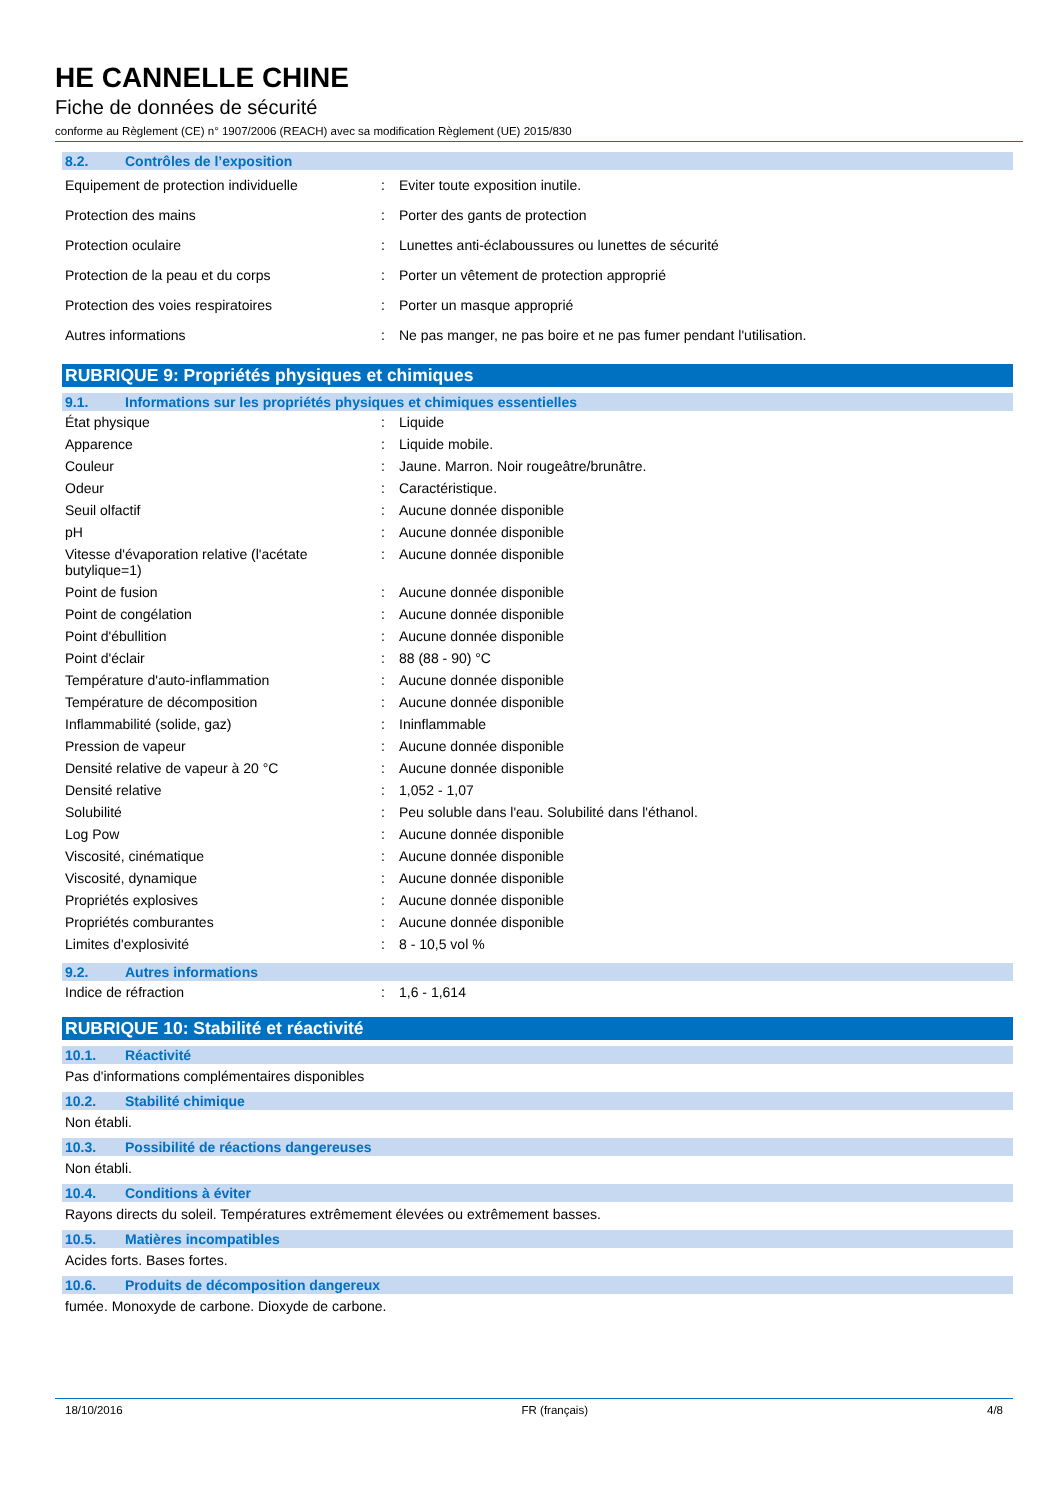HE CANNELLE CHINE
Fiche de données de sécurité
conforme au Règlement (CE) n° 1907/2006 (REACH) avec sa modification Règlement (UE) 2015/830
8.2. Contrôles de l’exposition
| Equipement de protection individuelle | : | Eviter toute exposition inutile. |
| Protection des mains | : | Porter des gants de protection |
| Protection oculaire | : | Lunettes anti-éclaboussures ou lunettes de sécurité |
| Protection de la peau et du corps | : | Porter un vêtement de protection approprié |
| Protection des voies respiratoires | : | Porter un masque approprié |
| Autres informations | : | Ne pas manger, ne pas boire et ne pas fumer pendant l'utilisation. |
RUBRIQUE 9: Propriétés physiques et chimiques
9.1. Informations sur les propriétés physiques et chimiques essentielles
| État physique | : | Liquide |
| Apparence | : | Liquide mobile. |
| Couleur | : | Jaune. Marron. Noir rougeâtre/brunâtre. |
| Odeur | : | Caractéristique. |
| Seuil olfactif | : | Aucune donnée disponible |
| pH | : | Aucune donnée disponible |
| Vitesse d'évaporation relative (l'acétate butylique=1) | : | Aucune donnée disponible |
| Point de fusion | : | Aucune donnée disponible |
| Point de congélation | : | Aucune donnée disponible |
| Point d'ébullition | : | Aucune donnée disponible |
| Point d'éclair | : | 88 (88 - 90) °C |
| Température d'auto-inflammation | : | Aucune donnée disponible |
| Température de décomposition | : | Aucune donnée disponible |
| Inflammabilité (solide, gaz) | : | Ininflammable |
| Pression de vapeur | : | Aucune donnée disponible |
| Densité relative de vapeur à 20 °C | : | Aucune donnée disponible |
| Densité relative | : | 1,052 - 1,07 |
| Solubilité | : | Peu soluble dans l'eau. Solubilité dans l'éthanol. |
| Log Pow | : | Aucune donnée disponible |
| Viscosité, cinématique | : | Aucune donnée disponible |
| Viscosité, dynamique | : | Aucune donnée disponible |
| Propriétés explosives | : | Aucune donnée disponible |
| Propriétés comburantes | : | Aucune donnée disponible |
| Limites d'explosivité | : | 8 - 10,5 vol % |
9.2. Autres informations
| Indice de réfraction | : | 1,6 - 1,614 |
RUBRIQUE 10: Stabilité et réactivité
10.1. Réactivité
Pas d'informations complémentaires disponibles
10.2. Stabilité chimique
Non établi.
10.3. Possibilité de réactions dangereuses
Non établi.
10.4. Conditions à éviter
Rayons directs du soleil. Températures extrêmement élevées ou extrêmement basses.
10.5. Matières incompatibles
Acides forts. Bases fortes.
10.6. Produits de décomposition dangereux
fumée. Monoxyde de carbone. Dioxyde de carbone.
18/10/2016 FR (français) 4/8